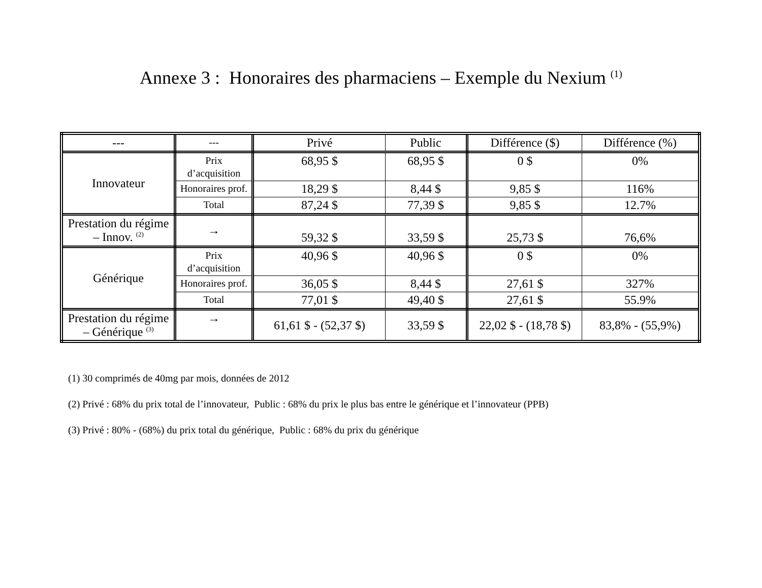Annexe 3 : Honoraires des pharmaciens – Exemple du Nexium <sup>(1)</sup>
| --- | --- | Privé | Public | Différence ($) | Différence (%) |
| Innovateur | Prix d’acquisition | 68,95 $ | 68,95 $ | 0 $ | 0% |
| | Honoraires prof. | 18,29 $ | 8,44 $ | 9,85 $ | 116% |
| | Total | 87,24 $ | 77,39 $ | 9,85 $ | 12.7% |
| Prestation du régime – Innov. <sup>(2)</sup> | → | 59,32 $ | 33,59 $ | 25,73 $ | 76,6% |
| Générique | Prix d’acquisition | 40,96 $ | 40,96 $ | 0 $ | 0% |
| | Honoraires prof. | 36,05 $ | 8,44 $ | 27,61 $ | 327% |
| | Total | 77,01 $ | 49,40 $ | 27,61 $ | 55.9% |
| Prestation du régime – Générique <sup>(3)</sup> | → | 61,61 $ - (52,37 $) | 33,59 $ | 22,02 $ - (18,78 $) | 83,8% - (55,9%) |
(1) 30 comprimés de 40mg par mois, données de 2012
(2) Privé : 68% du prix total de l’innovateur, Public : 68% du prix le plus bas entre le générique et l’innovateur (PPB)
(3) Privé : 80% - (68%) du prix total du générique, Public : 68% du prix du générique